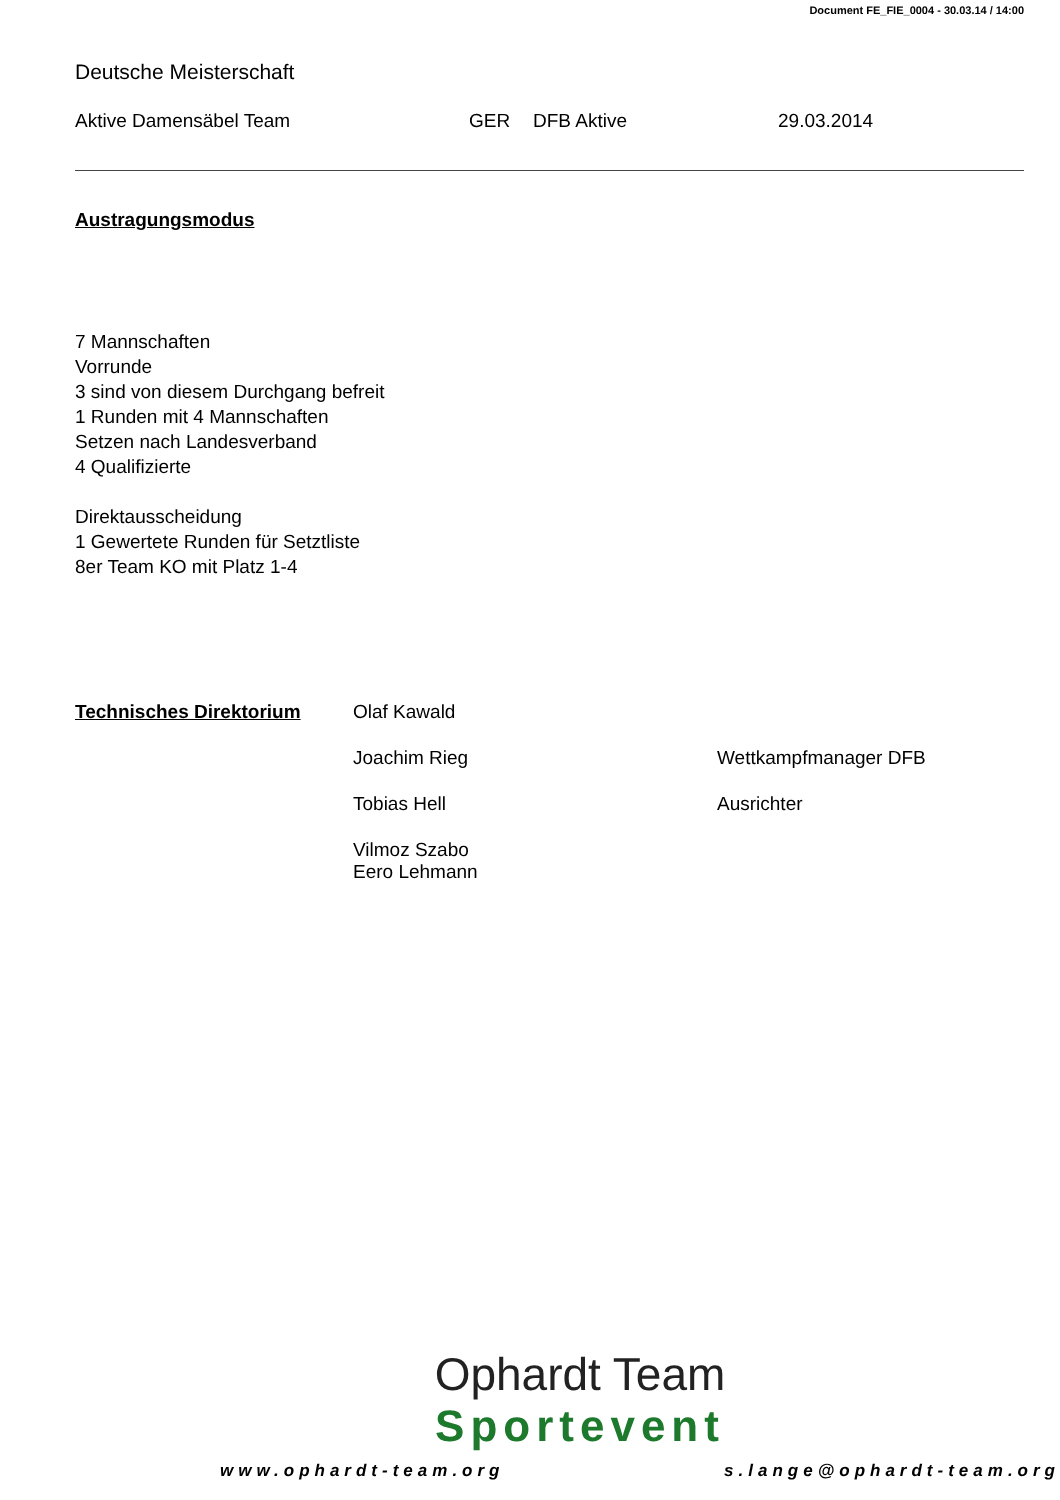Document FE_FIE_0004 - 30.03.14 / 14:00
Deutsche Meisterschaft
Aktive Damensäbel Team GER DFB Aktive 29.03.2014
Austragungsmodus
7 Mannschaften
Vorrunde
3 sind von diesem Durchgang befreit
1 Runden mit 4 Mannschaften
Setzen nach Landesverband
4 Qualifizierte
Direktausscheidung
1 Gewertete Runden für Setztliste
8er Team KO mit Platz 1-4
Technisches Direktorium Olaf Kawald
Joachim Rieg Wettkampfmanager DFB
Tobias Hell Ausrichter
Vilmoz Szabo
Eero Lehmann
Ophardt Team
Sportevent
www.ophardt-team.org s.lange@ophardt-team.org